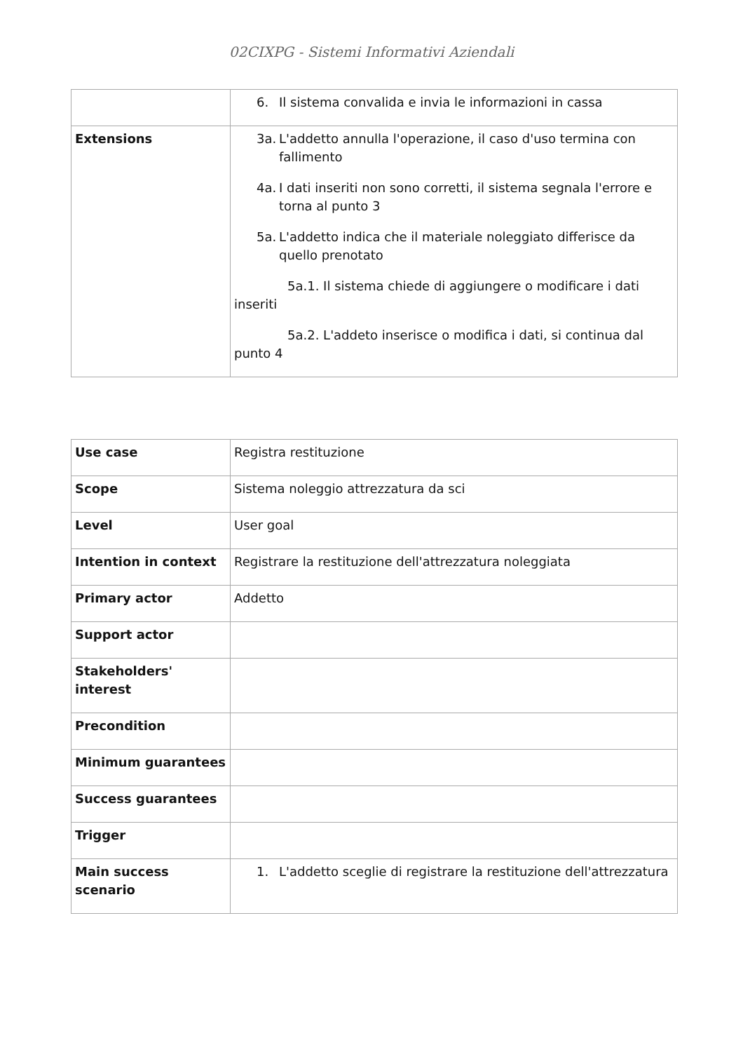02CIXPG - Sistemi Informativi Aziendali
| | 6. Il sistema convalida e invia le informazioni in cassa |
| Extensions | 3a. L'addetto annulla l'operazione, il caso d'uso termina con fallimento 4a. I dati inseriti non sono corretti, il sistema segnala l'errore e torna al punto 3 5a. L'addetto indica che il materiale noleggiato differisce da quello prenotato 5a.1. Il sistema chiede di aggiungere o modificare i dati inseriti 5a.2. L'addeto inserisce o modifica i dati, si continua dal punto 4 |
| Use case | Registra restituzione |
| Scope | Sistema noleggio attrezzatura da sci |
| Level | User goal |
| Intention in context | Registrare la restituzione dell'attrezzatura noleggiata |
| Primary actor | Addetto |
| Support actor | |
| Stakeholders' interest | |
| Precondition | |
| Minimum guarantees | |
| Success guarantees | |
| Trigger | |
| Main success scenario | 1. L'addetto sceglie di registrare la restituzione dell'attrezzatura |